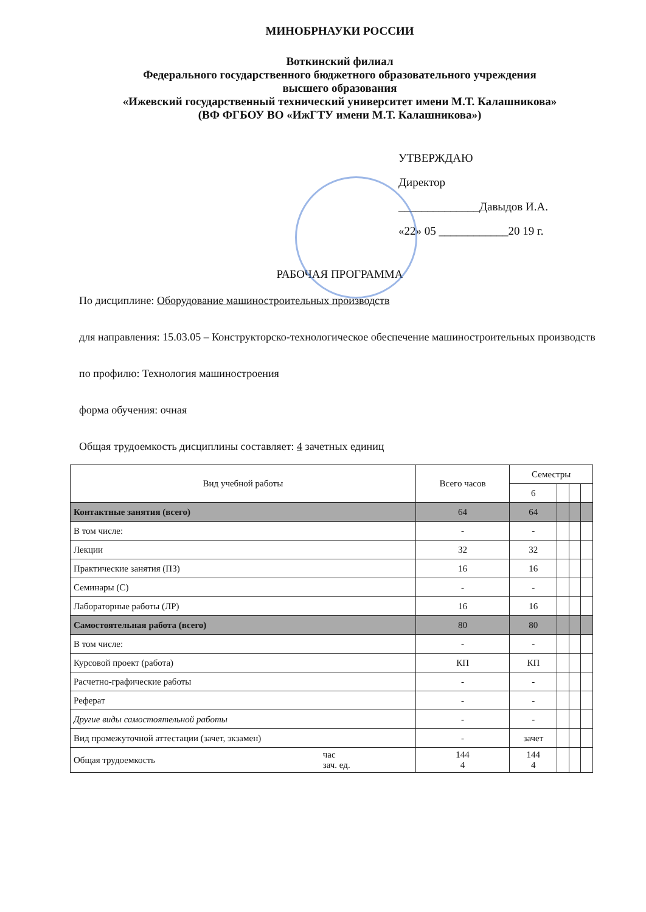МИНОБРНАУКИ РОССИИ
Воткинский филиал
Федерального государственного бюджетного образовательного учреждения
высшего образования
«Ижевский государственный технический университет имени М.Т. Калашникова»
(ВФ ФГБОУ ВО «ИжГТУ имени М.Т. Калашникова»)
УТВЕРЖДАЮ
Директор
______________Давыдов И.А.
«22» 05 ____________20 19 г.
РАБОЧАЯ ПРОГРАММА
По дисциплине: Оборудование машиностроительных производств
для направления: 15.03.05 – Конструкторско-технологическое обеспечение машиностроительных производств
по профилю: Технология машиностроения
форма обучения: очная
Общая трудоемкость дисциплины составляет: 4 зачетных единиц
| Вид учебной работы | | Всего часов | Семестры | | | |
| --- | --- | --- | --- | --- | --- | --- |
| | | | 6 | | | |
| Контактные занятия (всего) | | 64 | 64 | | | |
| В том числе: | | - | - | | | |
| Лекции | | 32 | 32 | | | |
| Практические занятия (ПЗ) | | 16 | 16 | | | |
| Семинары (С) | | - | - | | | |
| Лабораторные работы (ЛР) | | 16 | 16 | | | |
| Самостоятельная работа (всего) | | 80 | 80 | | | |
| В том числе: | | - | - | | | |
| Курсовой проект (работа) | | КП | КП | | | |
| Расчетно-графические работы | | - | - | | | |
| Реферат | | - | - | | | |
| Другие виды самостоятельной работы | | - | - | | | |
| Вид промежуточной аттестации (зачет, экзамен) | | - | зачет | | | |
| Общая трудоемкость | час зач. ед. | 144 4 | 144 4 | | | |